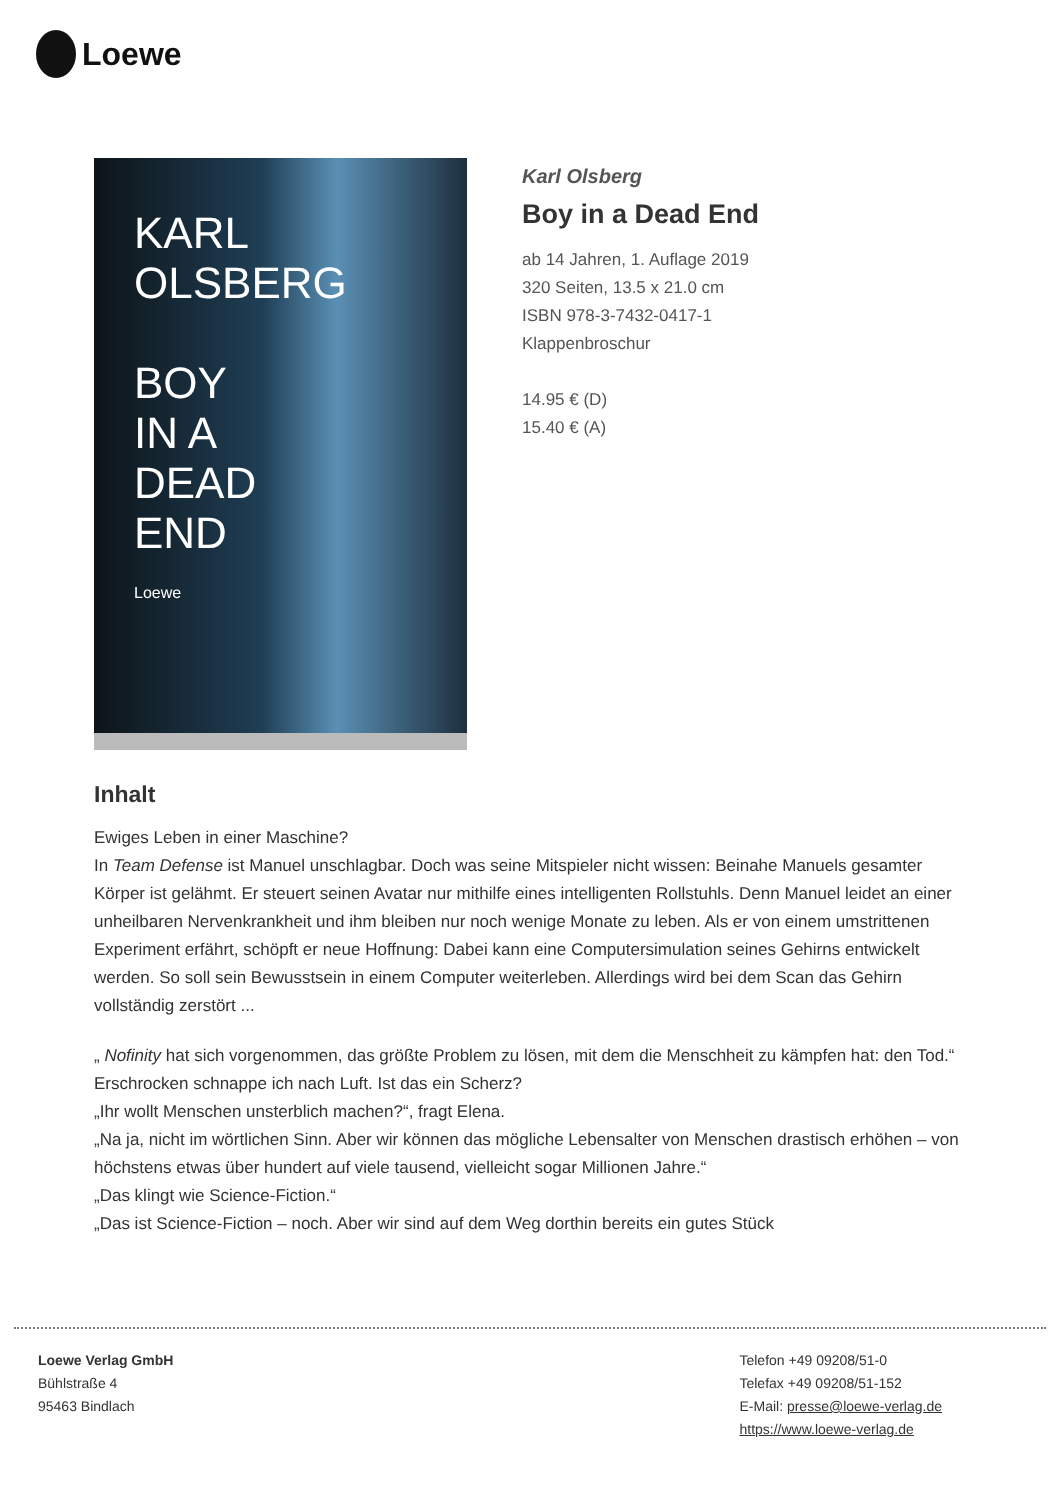Loewe
KARL OLSBERG
BOY
IN A
DEAD
END
Loewe
Karl Olsberg
Boy in a Dead End
ab 14 Jahren, 1. Auflage 2019
320 Seiten, 13.5 x 21.0 cm
ISBN 978-3-7432-0417-1
Klappenbroschur
14.95 € (D)
15.40 € (A)
Inhalt
Ewiges Leben in einer Maschine?
In Team Defense ist Manuel unschlagbar. Doch was seine Mitspieler nicht wissen: Beinahe Manuels gesamter Körper ist gelähmt. Er steuert seinen Avatar nur mithilfe eines intelligenten Rollstuhls. Denn Manuel leidet an einer unheilbaren Nervenkrankheit und ihm bleiben nur noch wenige Monate zu leben. Als er von einem umstrittenen Experiment erfährt, schöpft er neue Hoffnung: Dabei kann eine Computersimulation seines Gehirns entwickelt werden. So soll sein Bewusstsein in einem Computer weiterleben. Allerdings wird bei dem Scan das Gehirn vollständig zerstört ...
„ Nofinity hat sich vorgenommen, das größte Problem zu lösen, mit dem die Menschheit zu kämpfen hat: den Tod.“
Erschrocken schnappe ich nach Luft. Ist das ein Scherz?
„Ihr wollt Menschen unsterblich machen?“, fragt Elena.
„Na ja, nicht im wörtlichen Sinn. Aber wir können das mögliche Lebensalter von Menschen drastisch erhöhen – von höchstens etwas über hundert auf viele tausend, vielleicht sogar Millionen Jahre.“
„Das klingt wie Science-Fiction.“
„Das ist Science-Fiction – noch. Aber wir sind auf dem Weg dorthin bereits ein gutes Stück
Loewe Verlag GmbH
Bühlstraße 4
95463 Bindlach
Telefon +49 09208/51-0
Telefax +49 09208/51-152
E-Mail: presse@loewe-verlag.de
https://www.loewe-verlag.de